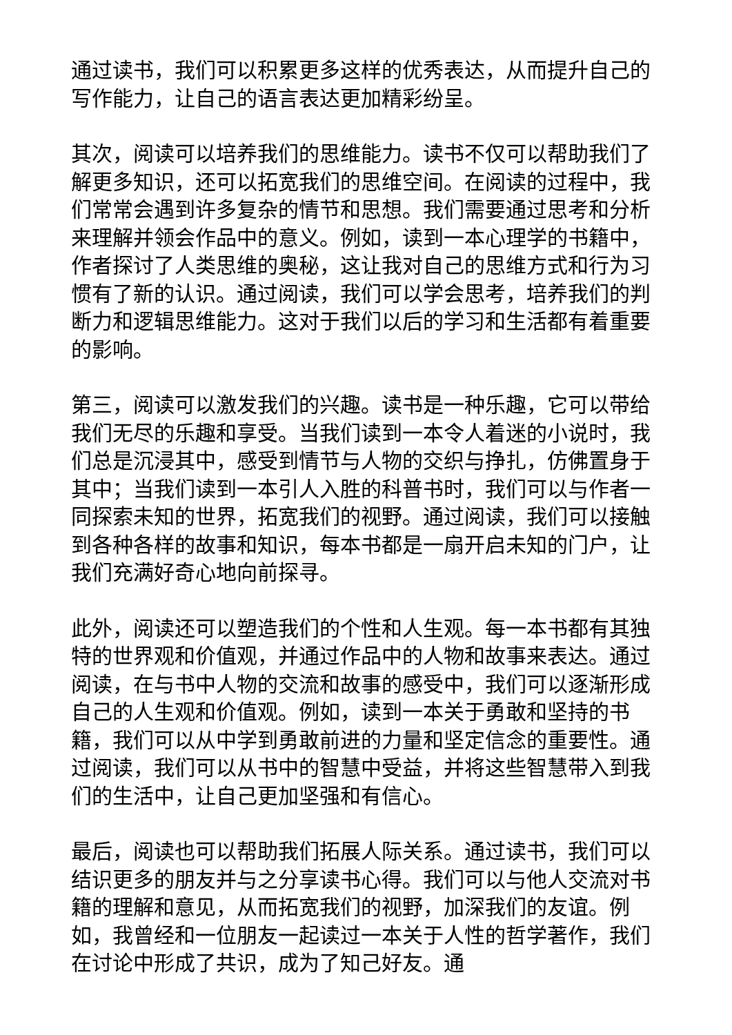通过读书，我们可以积累更多这样的优秀表达，从而提升自己的写作能力，让自己的语言表达更加精彩纷呈。
其次，阅读可以培养我们的思维能力。读书不仅可以帮助我们了解更多知识，还可以拓宽我们的思维空间。在阅读的过程中，我们常常会遇到许多复杂的情节和思想。我们需要通过思考和分析来理解并领会作品中的意义。例如，读到一本心理学的书籍中，作者探讨了人类思维的奥秘，这让我对自己的思维方式和行为习惯有了新的认识。通过阅读，我们可以学会思考，培养我们的判断力和逻辑思维能力。这对于我们以后的学习和生活都有着重要的影响。
第三，阅读可以激发我们的兴趣。读书是一种乐趣，它可以带给我们无尽的乐趣和享受。当我们读到一本令人着迷的小说时，我们总是沉浸其中，感受到情节与人物的交织与挣扎，仿佛置身于其中；当我们读到一本引人入胜的科普书时，我们可以与作者一同探索未知的世界，拓宽我们的视野。通过阅读，我们可以接触到各种各样的故事和知识，每本书都是一扇开启未知的门户，让我们充满好奇心地向前探寻。
此外，阅读还可以塑造我们的个性和人生观。每一本书都有其独特的世界观和价值观，并通过作品中的人物和故事来表达。通过阅读，在与书中人物的交流和故事的感受中，我们可以逐渐形成自己的人生观和价值观。例如，读到一本关于勇敢和坚持的书籍，我们可以从中学到勇敢前进的力量和坚定信念的重要性。通过阅读，我们可以从书中的智慧中受益，并将这些智慧带入到我们的生活中，让自己更加坚强和有信心。
最后，阅读也可以帮助我们拓展人际关系。通过读书，我们可以结识更多的朋友并与之分享读书心得。我们可以与他人交流对书籍的理解和意见，从而拓宽我们的视野，加深我们的友谊。例如，我曾经和一位朋友一起读过一本关于人性的哲学著作，我们在讨论中形成了共识，成为了知己好友。通